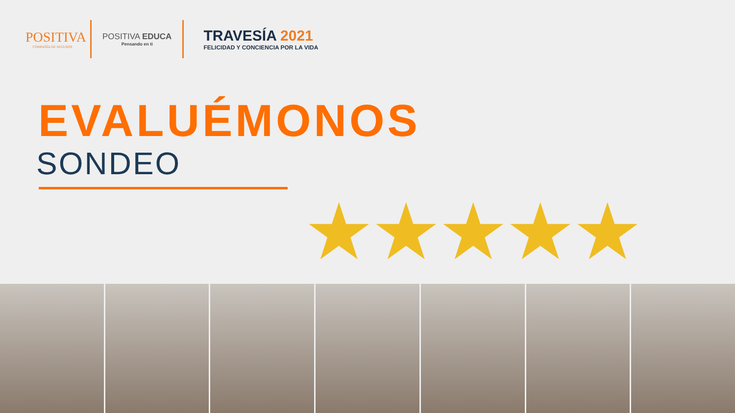POSITIVA
COMPAÑÍA DE SEGUROS
POSITIVA EDUCA
Pensando en ti
TRAVESÍA 2021
FELICIDAD Y CONCIENCIA POR LA VIDA
EVALUÉMONOS
SONDEO
★★★★★